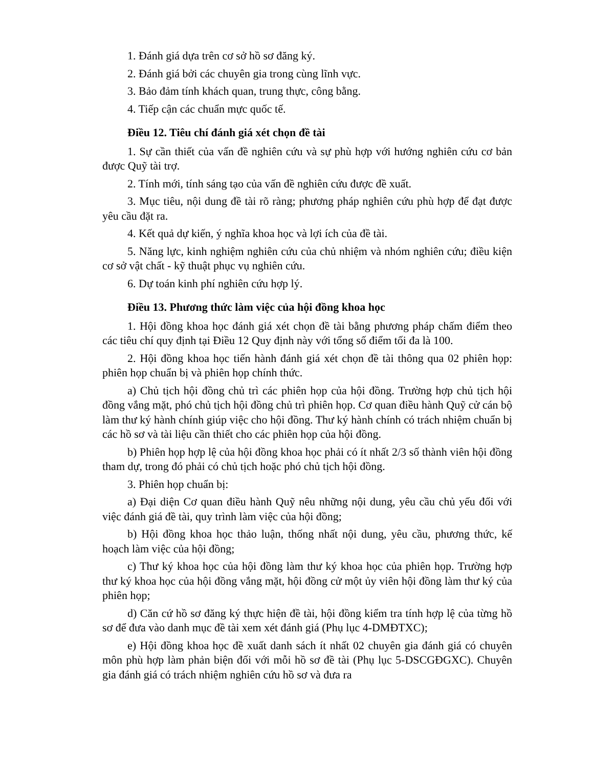1. Đánh giá dựa trên cơ sở hồ sơ đăng ký.
2. Đánh giá bởi các chuyên gia trong cùng lĩnh vực.
3. Bảo đảm tính khách quan, trung thực, công bằng.
4. Tiếp cận các chuẩn mực quốc tế.
Điều 12. Tiêu chí đánh giá xét chọn đề tài
1. Sự cần thiết của vấn đề nghiên cứu và sự phù hợp với hướng nghiên cứu cơ bản được Quỹ tài trợ.
2. Tính mới, tính sáng tạo của vấn đề nghiên cứu được đề xuất.
3. Mục tiêu, nội dung đề tài rõ ràng; phương pháp nghiên cứu phù hợp để đạt được yêu cầu đặt ra.
4. Kết quả dự kiến, ý nghĩa khoa học và lợi ích của đề tài.
5. Năng lực, kinh nghiệm nghiên cứu của chủ nhiệm và nhóm nghiên cứu; điều kiện cơ sở vật chất - kỹ thuật phục vụ nghiên cứu.
6. Dự toán kinh phí nghiên cứu hợp lý.
Điều 13. Phương thức làm việc của hội đồng khoa học
1. Hội đồng khoa học đánh giá xét chọn đề tài bằng phương pháp chấm điểm theo các tiêu chí quy định tại Điều 12 Quy định này với tổng số điểm tối đa là 100.
2. Hội đồng khoa học tiến hành đánh giá xét chọn đề tài thông qua 02 phiên họp: phiên họp chuẩn bị và phiên họp chính thức.
a) Chủ tịch hội đồng chủ trì các phiên họp của hội đồng. Trường hợp chủ tịch hội đồng vắng mặt, phó chủ tịch hội đồng chủ trì phiên họp. Cơ quan điều hành Quỹ cử cán bộ làm thư ký hành chính giúp việc cho hội đồng. Thư ký hành chính có trách nhiệm chuẩn bị các hồ sơ và tài liệu cần thiết cho các phiên họp của hội đồng.
b) Phiên họp hợp lệ của hội đồng khoa học phải có ít nhất 2/3 số thành viên hội đồng tham dự, trong đó phải có chủ tịch hoặc phó chủ tịch hội đồng.
3. Phiên họp chuẩn bị:
a) Đại diện Cơ quan điều hành Quỹ nêu những nội dung, yêu cầu chủ yếu đối với việc đánh giá đề tài, quy trình làm việc của hội đồng;
b) Hội đồng khoa học thảo luận, thống nhất nội dung, yêu cầu, phương thức, kế hoạch làm việc của hội đồng;
c) Thư ký khoa học của hội đồng làm thư ký khoa học của phiên họp. Trường hợp thư ký khoa học của hội đồng vắng mặt, hội đồng cử một ủy viên hội đồng làm thư ký của phiên họp;
d) Căn cứ hồ sơ đăng ký thực hiện đề tài, hội đồng kiểm tra tính hợp lệ của từng hồ sơ để đưa vào danh mục đề tài xem xét đánh giá (Phụ lục 4-DMĐTXC);
e) Hội đồng khoa học đề xuất danh sách ít nhất 02 chuyên gia đánh giá có chuyên môn phù hợp làm phản biện đối với mỗi hồ sơ đề tài (Phụ lục 5-DSCGĐGXC). Chuyên gia đánh giá có trách nhiệm nghiên cứu hồ sơ và đưa ra